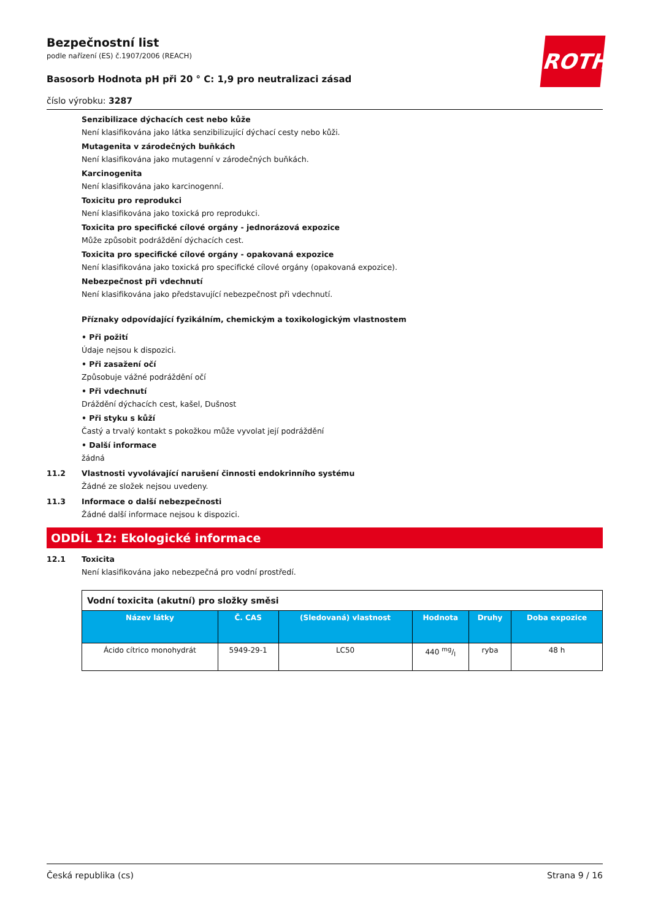ROTH
Bezpečnostní list
podle nařízení (ES) č.1907/2006 (REACH)
Basosorb Hodnota pH při 20 ° C: 1,9 pro neutralizaci zásad
číslo výrobku: 3287
Senzibilizace dýchacích cest nebo kůže
Není klasifikována jako látka senzibilizující dýchací cesty nebo kůži.
Mutagenita v zárodečných buňkách
Není klasifikována jako mutagenní v zárodečných buňkách.
Karcinogenita
Není klasifikována jako karcinogenní.
Toxicitu pro reprodukci
Není klasifikována jako toxická pro reprodukci.
Toxicita pro specifické cílové orgány - jednorázová expozice
Může způsobit podráždění dýchacích cest.
Toxicita pro specifické cílové orgány - opakovaná expozice
Není klasifikována jako toxická pro specifické cílové orgány (opakovaná expozice).
Nebezpečnost při vdechnutí
Není klasifikována jako představující nebezpečnost při vdechnutí.
Příznaky odpovídající fyzikálním, chemickým a toxikologickým vlastnostem
• Při požití
Údaje nejsou k dispozici.
• Při zasažení očí
Způsobuje vážné podráždění očí
• Při vdechnutí
Dráždění dýchacích cest, kašel, Dušnost
• Při styku s kůží
Častý a trvalý kontakt s pokožkou může vyvolat její podráždění
• Další informace
žádná
11.2 Vlastnosti vyvolávající narušení činnosti endokrinního systému
Žádné ze složek nejsou uvedeny.
11.3 Informace o další nebezpečnosti
Žádné další informace nejsou k dispozici.
ODDÍL 12: Ekologické informace
12.1 Toxicita
Není klasifikována jako nebezpečná pro vodní prostředí.
| Vodní toxicita (akutní) pro složky směsi | | | | | |
| Název látky | Č. CAS | (Sledovaná) vlastnost | Hodnota | Druhy | Doba expozice |
| Ácido cítrico monohydrát | 5949-29-1 | LC50 | 440 mg/l | ryba | 48 h |
Česká republika (cs) Strana 9 / 16